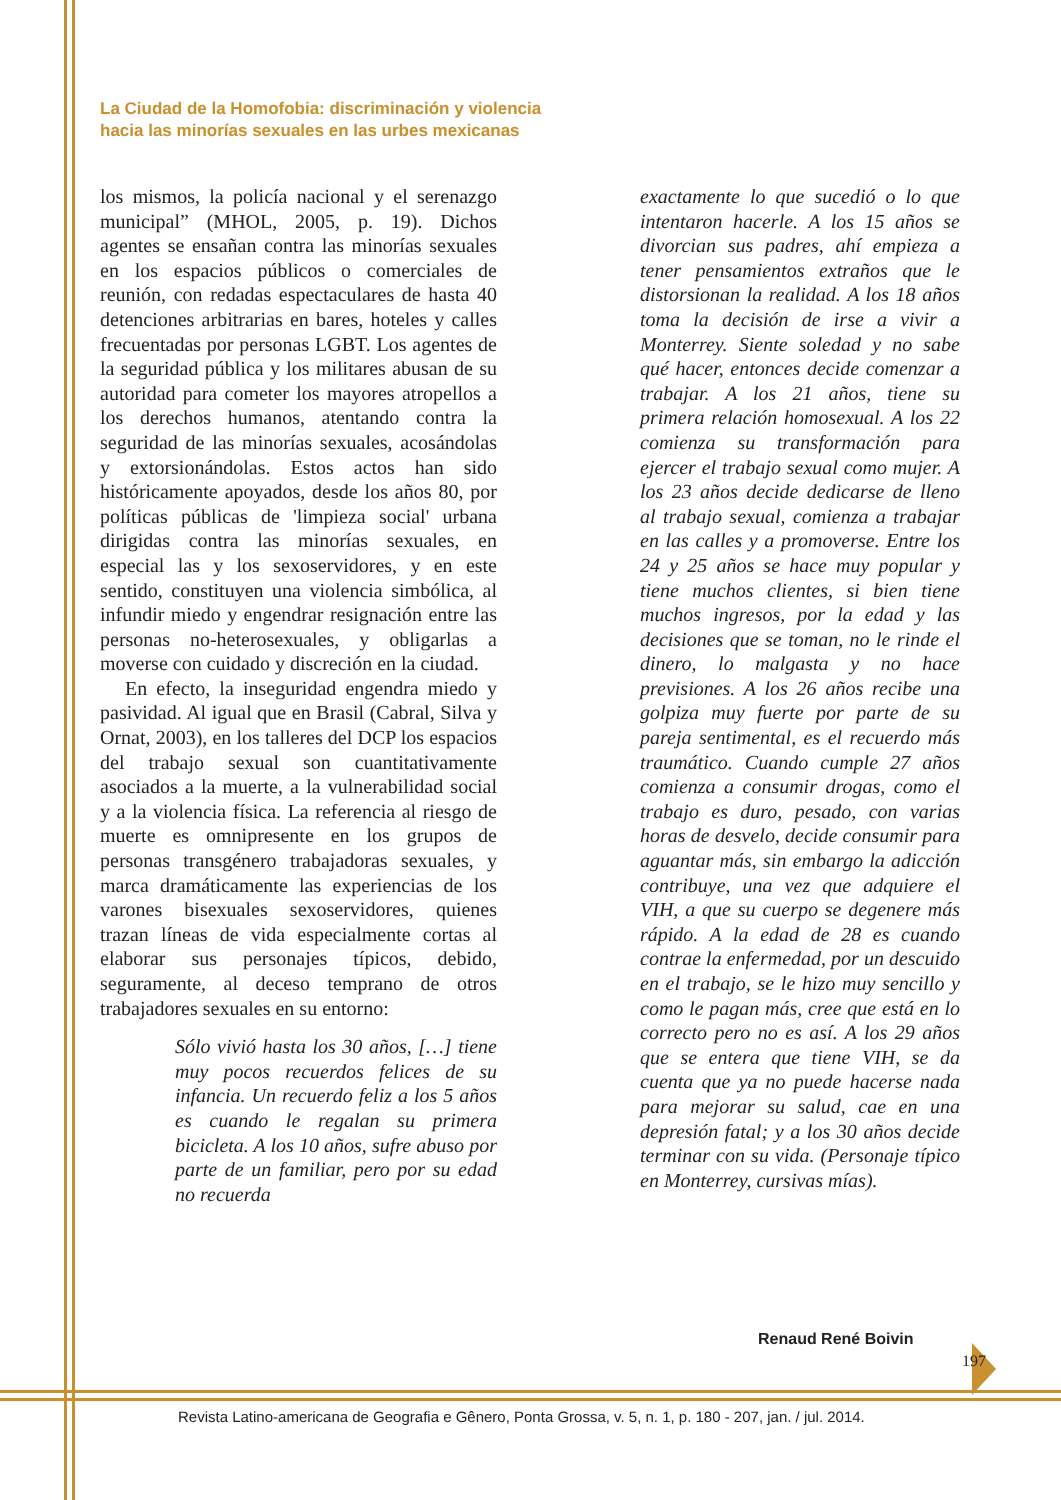La Ciudad de la Homofobia: discriminación y violencia
hacia las minorías sexuales en las urbes mexicanas
los mismos, la policía nacional y el serenazgo municipal” (MHOL, 2005, p. 19). Dichos agentes se ensañan contra las minorías sexuales en los espacios públicos o comerciales de reunión, con redadas espectaculares de hasta 40 detenciones arbitrarias en bares, hoteles y calles frecuentadas por personas LGBT. Los agentes de la seguridad pública y los militares abusan de su autoridad para cometer los mayores atropellos a los derechos humanos, atentando contra la seguridad de las minorías sexuales, acosándolas y extorsionándolas. Estos actos han sido históricamente apoyados, desde los años 80, por políticas públicas de 'limpieza social' urbana dirigidas contra las minorías sexuales, en especial las y los sexoservidores, y en este sentido, constituyen una violencia simbólica, al infundir miedo y engendrar resignación entre las personas no-heterosexuales, y obligarlas a moverse con cuidado y discreción en la ciudad.
En efecto, la inseguridad engendra miedo y pasividad. Al igual que en Brasil (Cabral, Silva y Ornat, 2003), en los talleres del DCP los espacios del trabajo sexual son cuantitativamente asociados a la muerte, a la vulnerabilidad social y a la violencia física. La referencia al riesgo de muerte es omnipresente en los grupos de personas transgénero trabajadoras sexuales, y marca dramáticamente las experiencias de los varones bisexuales sexoservidores, quienes trazan líneas de vida especialmente cortas al elaborar sus personajes típicos, debido, seguramente, al deceso temprano de otros trabajadores sexuales en su entorno:
Sólo vivió hasta los 30 años, […] tiene muy pocos recuerdos felices de su infancia. Un recuerdo feliz a los 5 años es cuando le regalan su primera bicicleta. A los 10 años, sufre abuso por parte de un familiar, pero por su edad no recuerda
exactamente lo que sucedió o lo que intentaron hacerle. A los 15 años se divorcian sus padres, ahí empieza a tener pensamientos extraños que le distorsionan la realidad. A los 18 años toma la decisión de irse a vivir a Monterrey. Siente soledad y no sabe qué hacer, entonces decide comenzar a trabajar. A los 21 años, tiene su primera relación homosexual. A los 22 comienza su transformación para ejercer el trabajo sexual como mujer. A los 23 años decide dedicarse de lleno al trabajo sexual, comienza a trabajar en las calles y a promoverse. Entre los 24 y 25 años se hace muy popular y tiene muchos clientes, si bien tiene muchos ingresos, por la edad y las decisiones que se toman, no le rinde el dinero, lo malgasta y no hace previsiones. A los 26 años recibe una golpiza muy fuerte por parte de su pareja sentimental, es el recuerdo más traumático. Cuando cumple 27 años comienza a consumir drogas, como el trabajo es duro, pesado, con varias horas de desvelo, decide consumir para aguantar más, sin embargo la adicción contribuye, una vez que adquiere el VIH, a que su cuerpo se degenere más rápido. A la edad de 28 es cuando contrae la enfermedad, por un descuido en el trabajo, se le hizo muy sencillo y como le pagan más, cree que está en lo correcto pero no es así. A los 29 años que se entera que tiene VIH, se da cuenta que ya no puede hacerse nada para mejorar su salud, cae en una depresión fatal; y a los 30 años decide terminar con su vida. (Personaje típico en Monterrey, cursivas mías).
Renaud René Boivin
197
Revista Latino-americana de Geografia e Gênero, Ponta Grossa, v. 5, n. 1, p. 180 - 207, jan. / jul. 2014.